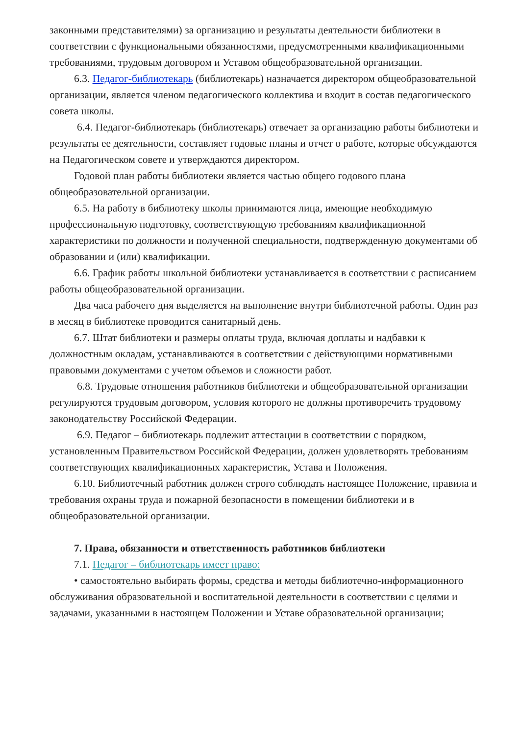законными представителями) за организацию и результаты деятельности библиотеки в соответствии с функциональными обязанностями, предусмотренными квалификационными требованиями, трудовым договором и Уставом общеобразовательной организации.
6.3. Педагог-библиотекарь (библиотекарь) назначается директором общеобразовательной организации, является членом педагогического коллектива и входит в состав педагогического совета школы.
6.4. Педагог-библиотекарь (библиотекарь) отвечает за организацию работы библиотеки и результаты ее деятельности, составляет годовые планы и отчет о работе, которые обсуждаются на Педагогическом совете и утверждаются директором.
Годовой план работы библиотеки является частью общего годового плана общеобразовательной организации.
6.5. На работу в библиотеку школы принимаются лица, имеющие необходимую профессиональную подготовку, соответствующую требованиям квалификационной характеристики по должности и полученной специальности, подтвержденную документами об образовании и (или) квалификации.
6.6. График работы школьной библиотеки устанавливается в соответствии с расписанием работы общеобразовательной организации.
Два часа рабочего дня выделяется на выполнение внутри библиотечной работы. Один раз в месяц в библиотеке проводится санитарный день.
6.7. Штат библиотеки и размеры оплаты труда, включая доплаты и надбавки к должностным окладам, устанавливаются в соответствии с действующими нормативными правовыми документами с учетом объемов и сложности работ.
6.8. Трудовые отношения работников библиотеки и общеобразовательной организации регулируются трудовым договором, условия которого не должны противоречить трудовому законодательству Российской Федерации.
6.9. Педагог – библиотекарь подлежит аттестации в соответствии с порядком, установленным Правительством Российской Федерации, должен удовлетворять требованиям соответствующих квалификационных характеристик, Устава и Положения.
6.10. Библиотечный работник должен строго соблюдать настоящее Положение, правила и требования охраны труда и пожарной безопасности в помещении библиотеки и в общеобразовательной организации.
7. Права, обязанности и ответственность работников библиотеки
7.1. Педагог – библиотекарь имеет право:
• самостоятельно выбирать формы, средства и методы библиотечно-информационного обслуживания образовательной и воспитательной деятельности в соответствии с целями и задачами, указанными в настоящем Положении и Уставе образовательной организации;